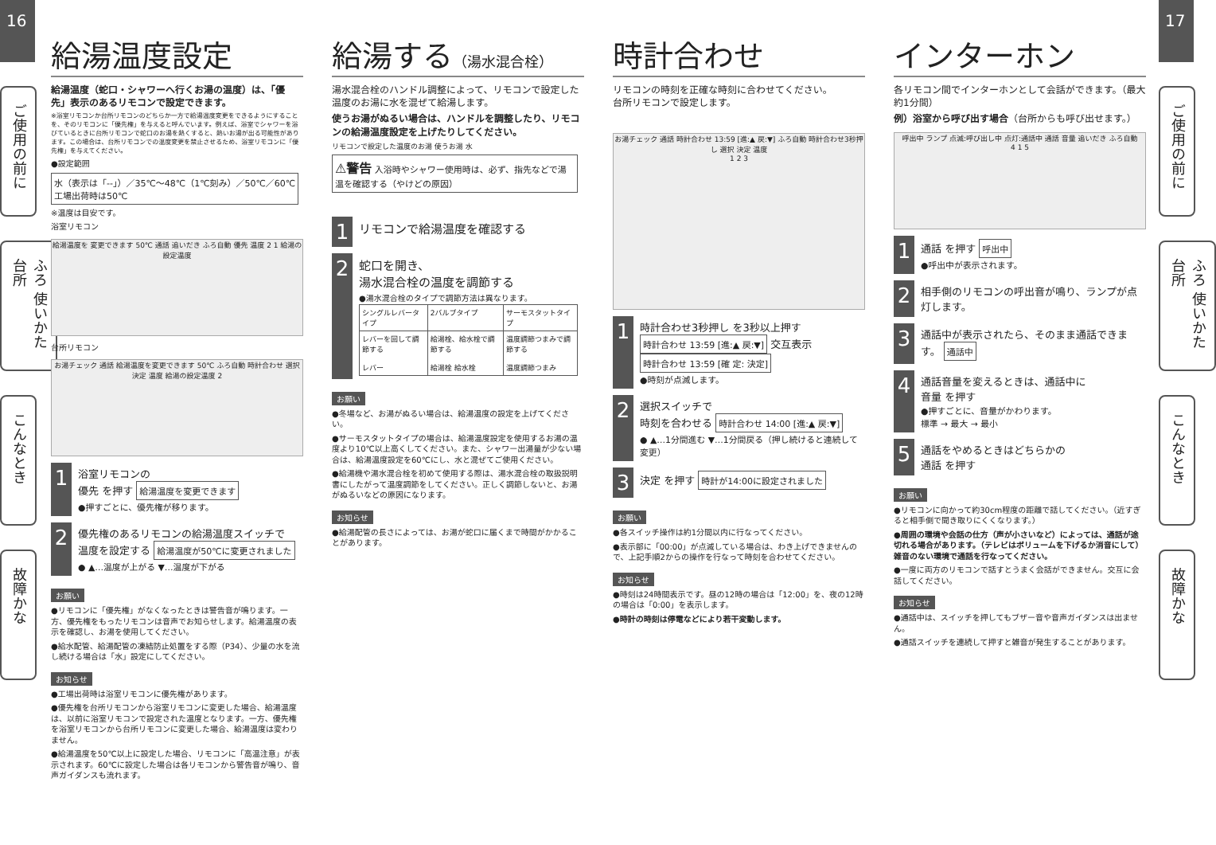16
ご使用の前に
ふろ 使いかた 台所
こんなとき
故障かな
給湯温度設定
給湯温度（蛇口・シャワーへ行くお湯の温度）は、「優先」表示のあるリモコンで設定できます。
※浴室リモコンか台所リモコンのどちらか一方で給湯温度変更をできるようにすることを、そのリモコンに「優先権」を与えると呼んでいます。例えば、浴室でシャワーを浴びているときに台所リモコンで蛇口のお湯を熱くすると、熱いお湯が出る可能性があります。この場合は、台所リモコンでの温度変更を禁止させるため、浴室リモコンに「優先権」を与えてください。
●設定範囲
水（表示は「--」）／35℃〜48℃（1℃刻み）／50℃／60℃
工場出荷時は50℃
※温度は目安です。
浴室リモコン
給湯温度を 変更できます 50℃ 通話 追いだき ふろ自動 優先 温度 2 1 給湯の設定温度
台所リモコン
お湯チェック 通話 給湯温度を変更できます 50℃ ふろ自動 時計合わせ 選択 決定 温度 給湯の設定温度 2
1
浴室リモコンの
優先 を押す 給湯温度を変更できます
●押すごとに、優先権が移ります。
2
優先権のあるリモコンの給湯温度スイッチで
温度を設定する 給湯温度が50℃に変更されました
● ▲…温度が上がる ▼…温度が下がる
お願い
●リモコンに「優先権」がなくなったときは警告音が鳴ります。一方、優先権をもったリモコンは音声でお知らせします。給湯温度の表示を確認し、お湯を使用してください。
●給水配管、給湯配管の凍結防止処置をする際（P34）、少量の水を流し続ける場合は「水」設定にしてください。
お知らせ
●工場出荷時は浴室リモコンに優先権があります。
●優先権を台所リモコンから浴室リモコンに変更した場合、給湯温度は、以前に浴室リモコンで設定された温度となります。一方、優先権を浴室リモコンから台所リモコンに変更した場合、給湯温度は変わりません。
●給湯温度を50℃以上に設定した場合、リモコンに「高温注意」が表示されます。60℃に設定した場合は各リモコンから警告音が鳴り、音声ガイダンスも流れます。
給湯する（湯水混合栓）
湯水混合栓のハンドル調整によって、リモコンで設定した温度のお湯に水を混ぜて給湯します。
使うお湯がぬるい場合は、ハンドルを調整したり、リモコンの給湯温度設定を上げたりしてください。
リモコンで設定した温度のお湯 使うお湯 水
⚠警告 入浴時やシャワー使用時は、必ず、指先などで湯温を確認する（やけどの原因）
1
リモコンで給湯温度を確認する
2
蛇口を開き、
湯水混合栓の温度を調節する
●湯水混合栓のタイプで調節方法は異なります。
| シングルレバータイプ | 2バルブタイプ | サーモスタットタイプ |
| --- | --- | --- |
| レバーを回して調節する レバー | 給湯栓、給水栓で調節する 給湯栓 給水栓 | 温度調節つまみで調節する 温度調節つまみ |
お願い
●冬場など、お湯がぬるい場合は、給湯温度の設定を上げてください。
●サーモスタットタイプの場合は、給湯温度設定を使用するお湯の温度より10℃以上高くしてください。また、シャワー出湯量が少ない場合は、給湯温度設定を60℃にし、水と混ぜてご使用ください。
●給湯機や湯水混合栓を初めて使用する際は、湯水混合栓の取扱説明書にしたがって温度調節をしてください。正しく調節しないと、お湯がぬるいなどの原因になります。
お知らせ
●給湯配管の長さによっては、お湯が蛇口に届くまで時間がかかることがあります。
時計合わせ
リモコンの時刻を正確な時刻に合わせてください。
台所リモコンで設定します。
お湯チェック 通話 時計合わせ 13:59 [進:▲ 戻:▼] ふろ自動 時計合わせ3秒押し 選択 決定 温度
1 2 3
1
時計合わせ3秒押し を3秒以上押す
時計合わせ 13:59 [進:▲ 戻:▼] 交互表示 時計合わせ 13:59 [確 定: 決定]
●時刻が点滅します。
2
選択スイッチで
時刻を合わせる 時計合わせ 14:00 [進:▲ 戻:▼]
● ▲…1分間進む ▼…1分間戻る（押し続けると連続して変更）
3
決定 を押す 時計が14:00に設定されました
お願い
●各スイッチ操作は約1分間以内に行なってください。
●表示部に「00:00」が点滅している場合は、わき上げできませんので、上記手順2からの操作を行なって時刻を合わせてください。
お知らせ
●時刻は24時間表示です。昼の12時の場合は「12:00」を、夜の12時の場合は「0:00」を表示します。
●時計の時刻は停電などにより若干変動します。
インターホン
各リモコン間でインターホンとして会話ができます。（最大約1分間）
例）浴室から呼び出す場合（台所からも呼び出せます。）
呼出中 ランプ 点滅:呼び出し中 点灯:通話中 通話 音量 追いだき ふろ自動
4 1 5
1
通話 を押す 呼出中
●呼出中が表示されます。
2
相手側のリモコンの呼出音が鳴り、ランプが点灯します。
3
通話中が表示されたら、そのまま通話できます。 通話中
4
通話音量を変えるときは、通話中に
音量 を押す
●押すごとに、音量がかわります。
標準 → 最大 → 最小
5
通話をやめるときはどちらかの
通話 を押す
お願い
●リモコンに向かって約30cm程度の距離で話してください。（近すぎると相手側で聞き取りにくくなります。）
●周囲の環境や会話の仕方（声が小さいなど）によっては、通話が途切れる場合があります。（テレビはボリュームを下げるか消音にして）雑音のない環境で通話を行なってください。
●一度に両方のリモコンで話すとうまく会話ができません。交互に会話してください。
お知らせ
●通話中は、スイッチを押してもブザー音や音声ガイダンスは出ません。
●通話スイッチを連続して押すと雑音が発生することがあります。
17
ご使用の前に
ふろ 使いかた 台所
こんなとき
故障かな